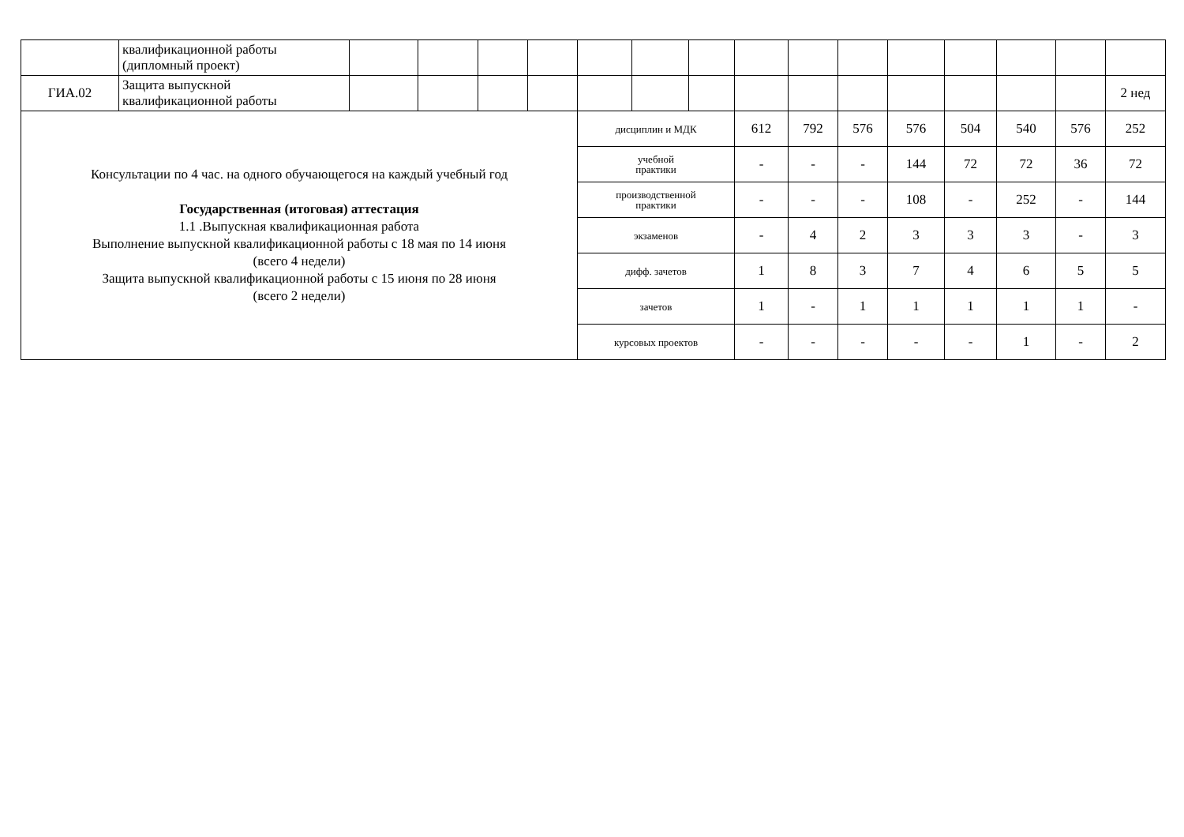| | квалификационной работы (дипломный проект) | | | | | | | | | | | | | | | |
| ГИА.02 | Защита выпускной квалификационной работы | | | | | | | | | | | | | | | 2 нед |
| Консультации по 4 час. на одного обучающегося на каждый учебный год Государственная (итоговая) аттестация 1.1 .Выпускная квалификационная работа Выполнение выпускной квалификационной работы с 18 мая по 14 июня (всего 4 недели) Защита выпускной квалификационной работы с 15 июня по 28 июня (всего 2 недели) | | | | | | дисциплин и МДК | | | 612 | 792 | 576 | 576 | 504 | 540 | 576 | 252 |
| | | | | | | учебной практики | | | - | - | - | 144 | 72 | 72 | 36 | 72 |
| | | | | | | производственной практики | | | - | - | - | 108 | - | 252 | - | 144 |
| | | | | | | экзаменов | | | - | 4 | 2 | 3 | 3 | 3 | - | 3 |
| | | | | | | дифф. зачетов | | | 1 | 8 | 3 | 7 | 4 | 6 | 5 | 5 |
| | | | | | | зачетов | | | 1 | - | 1 | 1 | 1 | 1 | 1 | - |
| | | | | | | курсовых проектов | | | - | - | - | - | - | 1 | - | 2 |